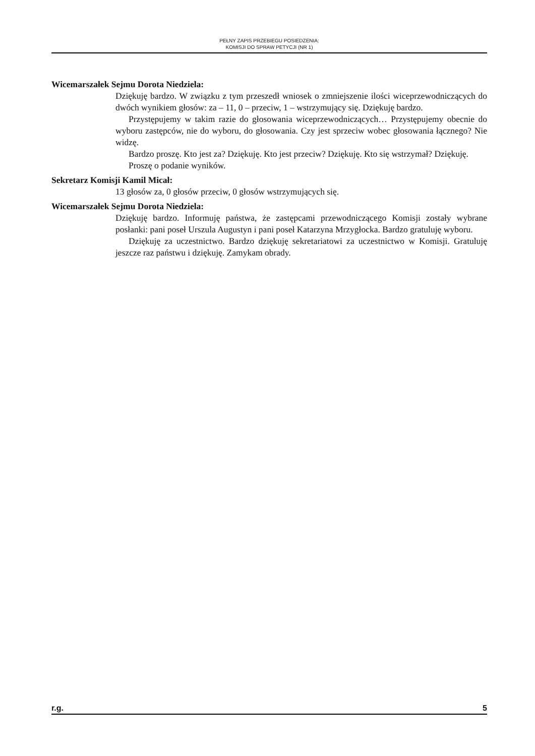PEŁNY ZAPIS PRZEBIEGU POSIEDZENIA:
KOMISJI DO SPRAW PETYCJI (NR 1)
Wicemarszałek Sejmu Dorota Niedziela:
Dziękuję bardzo. W związku z tym przeszedł wniosek o zmniejszenie ilości wiceprzewodniczących do dwóch wynikiem głosów: za – 11, 0 – przeciw, 1 – wstrzymujący się. Dziękuję bardzo.
Przystępujemy w takim razie do głosowania wiceprzewodniczących… Przystępujemy obecnie do wyboru zastępców, nie do wyboru, do głosowania. Czy jest sprzeciw wobec głosowania łącznego? Nie widzę.
Bardzo proszę. Kto jest za? Dziękuję. Kto jest przeciw? Dziękuję. Kto się wstrzymał? Dziękuję.
Proszę o podanie wyników.
Sekretarz Komisji Kamil Micał:
13 głosów za, 0 głosów przeciw, 0 głosów wstrzymujących się.
Wicemarszałek Sejmu Dorota Niedziela:
Dziękuję bardzo. Informuję państwa, że zastępcami przewodniczącego Komisji zostały wybrane posłanki: pani poseł Urszula Augustyn i pani poseł Katarzyna Mrzygłocka. Bardzo gratuluję wyboru.
Dziękuję za uczestnictwo. Bardzo dziękuję sekretariatowi za uczestnictwo w Komisji. Gratuluję jeszcze raz państwu i dziękuję. Zamykam obrady.
r.g. 5